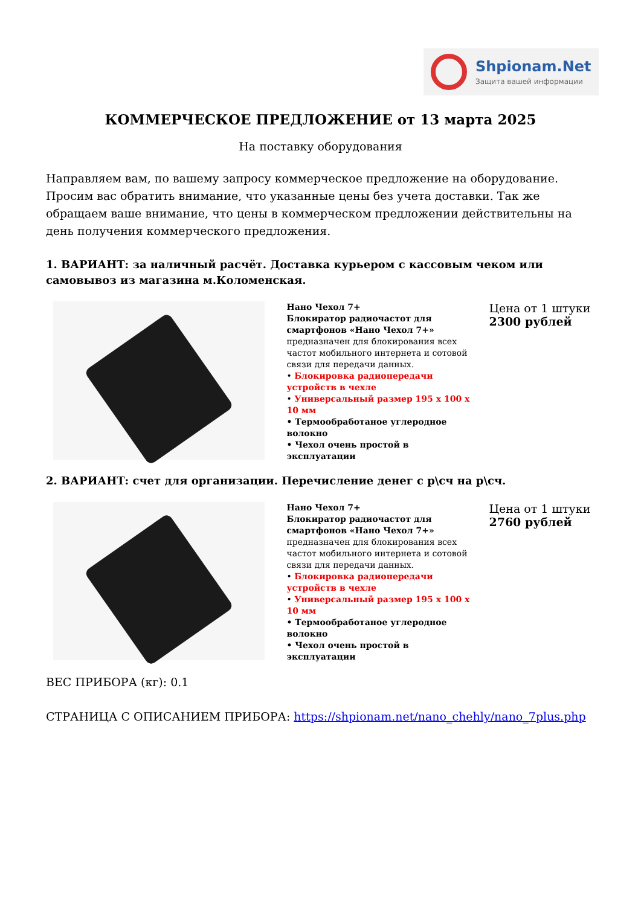Shpionam.Net
Защита вашей информации
КОММЕРЧЕСКОЕ ПРЕДЛОЖЕНИЕ от 13 марта 2025
На поставку оборудования
Направляем вам, по вашему запросу коммерческое предложение на оборудование. Просим вас обратить внимание, что указанные цены без учета доставки. Так же обращаем ваше внимание, что цены в коммерческом предложении действительны на день получения коммерческого предложения.
1. ВАРИАНТ: за наличный расчёт. Доставка курьером с кассовым чеком или самовывоз из магазина м.Коломенская.
| | Нано Чехол 7+ Блокиратор радиочастот для смартфонов «Нано Чехол 7+» предназначен для блокирования всех частот мобильного интернета и сотовой связи для передачи данных. • Блокировка радиопередачи устройств в чехле • Универсальный размер 195 х 100 х 10 мм • Термообработаное углеродное волокно • Чехол очень простой в эксплуатации | Цена от 1 штуки 2300 рублей |
2. ВАРИАНТ: счет для организации. Перечисление денег с р\сч на р\сч.
| | Нано Чехол 7+ Блокиратор радиочастот для смартфонов «Нано Чехол 7+» предназначен для блокирования всех частот мобильного интернета и сотовой связи для передачи данных. • Блокировка радиопередачи устройств в чехле • Универсальный размер 195 х 100 х 10 мм • Термообработаное углеродное волокно • Чехол очень простой в эксплуатации | Цена от 1 штуки 2760 рублей |
ВЕС ПРИБОРА (кг): 0.1
СТРАНИЦА С ОПИСАНИЕМ ПРИБОРА: https://shpionam.net/nano_chehly/nano_7plus.php